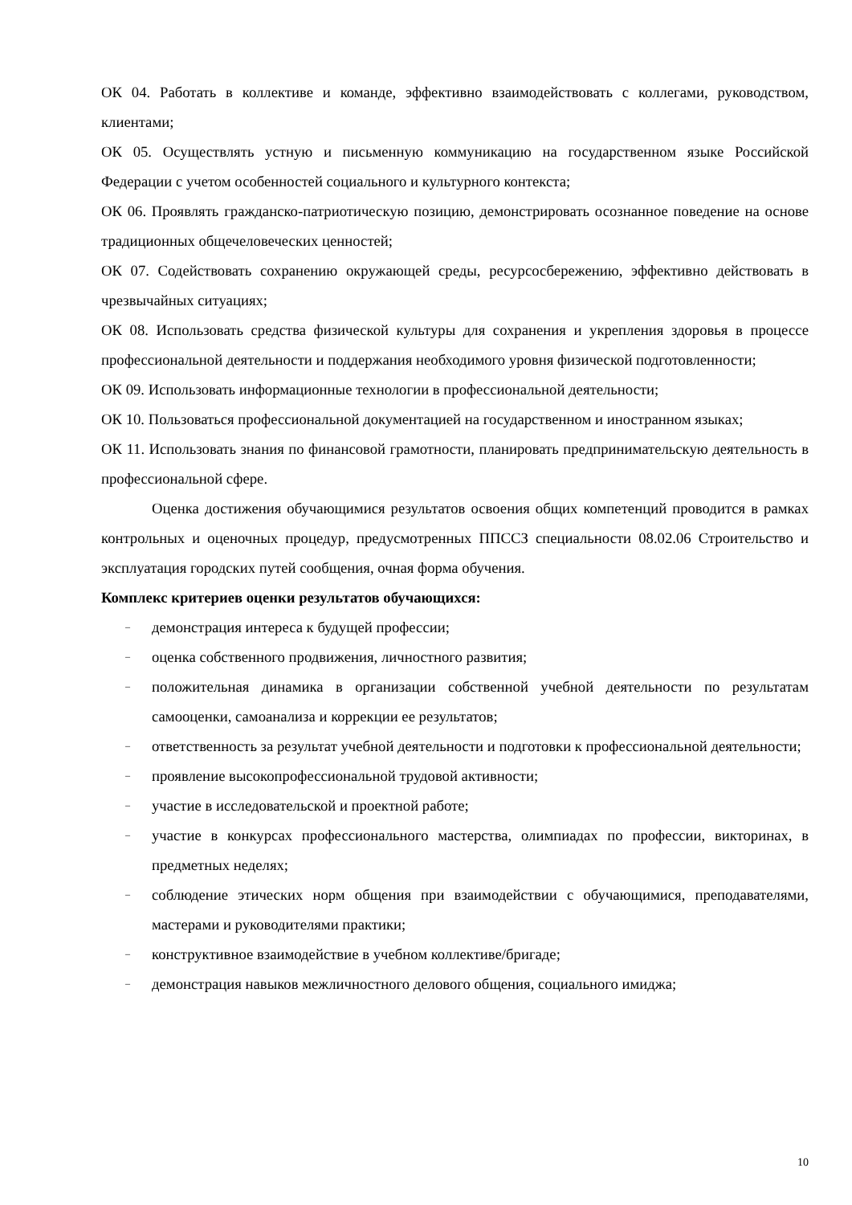ОК 04. Работать в коллективе и команде, эффективно взаимодействовать с коллегами, руководством, клиентами;
ОК 05. Осуществлять устную и письменную коммуникацию на государственном языке Российской Федерации с учетом особенностей социального и культурного контекста;
ОК 06. Проявлять гражданско-патриотическую позицию, демонстрировать осознанное поведение на основе традиционных общечеловеческих ценностей;
ОК 07. Содействовать сохранению окружающей среды, ресурсосбережению, эффективно действовать в чрезвычайных ситуациях;
ОК 08. Использовать средства физической культуры для сохранения и укрепления здоровья в процессе профессиональной деятельности и поддержания необходимого уровня физической подготовленности;
ОК 09. Использовать информационные технологии в профессиональной деятельности;
ОК 10. Пользоваться профессиональной документацией на государственном и иностранном языках;
ОК 11. Использовать знания по финансовой грамотности, планировать предпринимательскую деятельность в профессиональной сфере.
Оценка достижения обучающимися результатов освоения общих компетенций проводится в рамках контрольных и оценочных процедур, предусмотренных ППССЗ специальности 08.02.06 Строительство и эксплуатация городских путей сообщения, очная форма обучения.
Комплекс критериев оценки результатов обучающихся:
– демонстрация интереса к будущей профессии;
– оценка собственного продвижения, личностного развития;
– положительная динамика в организации собственной учебной деятельности по результатам самооценки, самоанализа и коррекции ее результатов;
– ответственность за результат учебной деятельности и подготовки к профессиональной деятельности;
– проявление высокопрофессиональной трудовой активности;
– участие в исследовательской и проектной работе;
– участие в конкурсах профессионального мастерства, олимпиадах по профессии, викторинах, в предметных неделях;
– соблюдение этических норм общения при взаимодействии с обучающимися, преподавателями, мастерами и руководителями практики;
– конструктивное взаимодействие в учебном коллективе/бригаде;
– демонстрация навыков межличностного делового общения, социального имиджа;
10